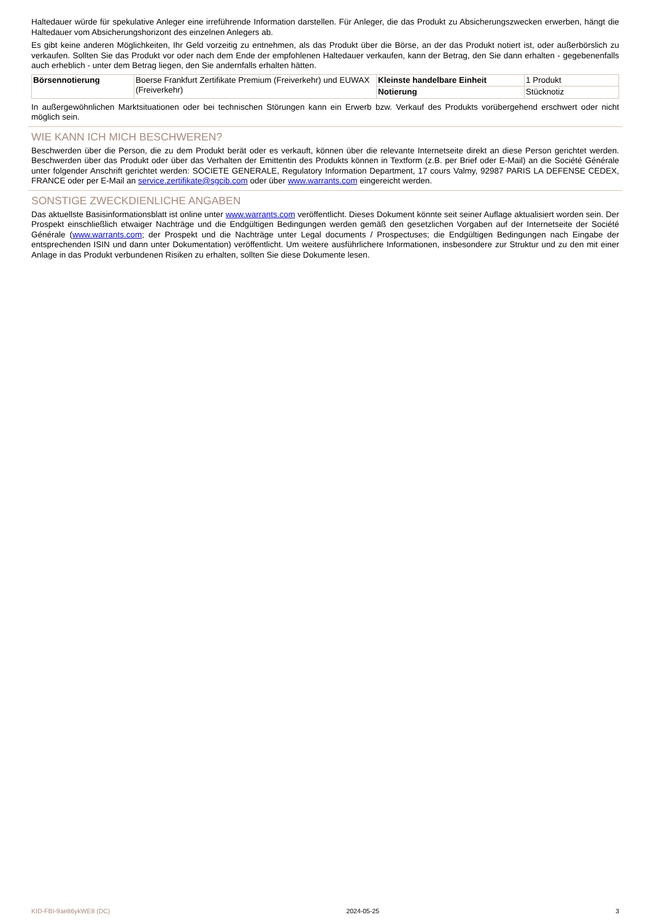Haltedauer würde für spekulative Anleger eine irreführende Information darstellen. Für Anleger, die das Produkt zu Absicherungszwecken erwerben, hängt die Haltedauer vom Absicherungshorizont des einzelnen Anlegers ab.
Es gibt keine anderen Möglichkeiten, Ihr Geld vorzeitig zu entnehmen, als das Produkt über die Börse, an der das Produkt notiert ist, oder außerbörslich zu verkaufen. Sollten Sie das Produkt vor oder nach dem Ende der empfohlenen Haltedauer verkaufen, kann der Betrag, den Sie dann erhalten - gegebenenfalls auch erheblich - unter dem Betrag liegen, den Sie andernfalls erhalten hätten.
| Börsennotierung | Boerse Frankfurt Zertifikate Premium (Freiverkehr) und EUWAX (Freiverkehr) | Kleinste handelbare Einheit | 1 Produkt |
| | | Notierung | Stücknotiz |
In außergewöhnlichen Marktsituationen oder bei technischen Störungen kann ein Erwerb bzw. Verkauf des Produkts vorübergehend erschwert oder nicht möglich sein.
WIE KANN ICH MICH BESCHWEREN?
Beschwerden über die Person, die zu dem Produkt berät oder es verkauft, können über die relevante Internetseite direkt an diese Person gerichtet werden. Beschwerden über das Produkt oder über das Verhalten der Emittentin des Produkts können in Textform (z.B. per Brief oder E-Mail) an die Société Générale unter folgender Anschrift gerichtet werden: SOCIETE GENERALE, Regulatory Information Department, 17 cours Valmy, 92987 PARIS LA DEFENSE CEDEX, FRANCE oder per E-Mail an service.zertifikate@sgcib.com oder über www.warrants.com eingereicht werden.
SONSTIGE ZWECKDIENLICHE ANGABEN
Das aktuellste Basisinformationsblatt ist online unter www.warrants.com veröffentlicht. Dieses Dokument könnte seit seiner Auflage aktualisiert worden sein. Der Prospekt einschließlich etwaiger Nachträge und die Endgültigen Bedingungen werden gemäß den gesetzlichen Vorgaben auf der Internetseite der Société Générale (www.warrants.com; der Prospekt und die Nachträge unter Legal documents / Prospectuses; die Endgültigen Bedingungen nach Eingabe der entsprechenden ISIN und dann unter Dokumentation) veröffentlicht. Um weitere ausführlichere Informationen, insbesondere zur Struktur und zu den mit einer Anlage in das Produkt verbundenen Risiken zu erhalten, sollten Sie diese Dokumente lesen.
KID-FBI-9ae86ykWE8 (DC) 2024-05-25 3